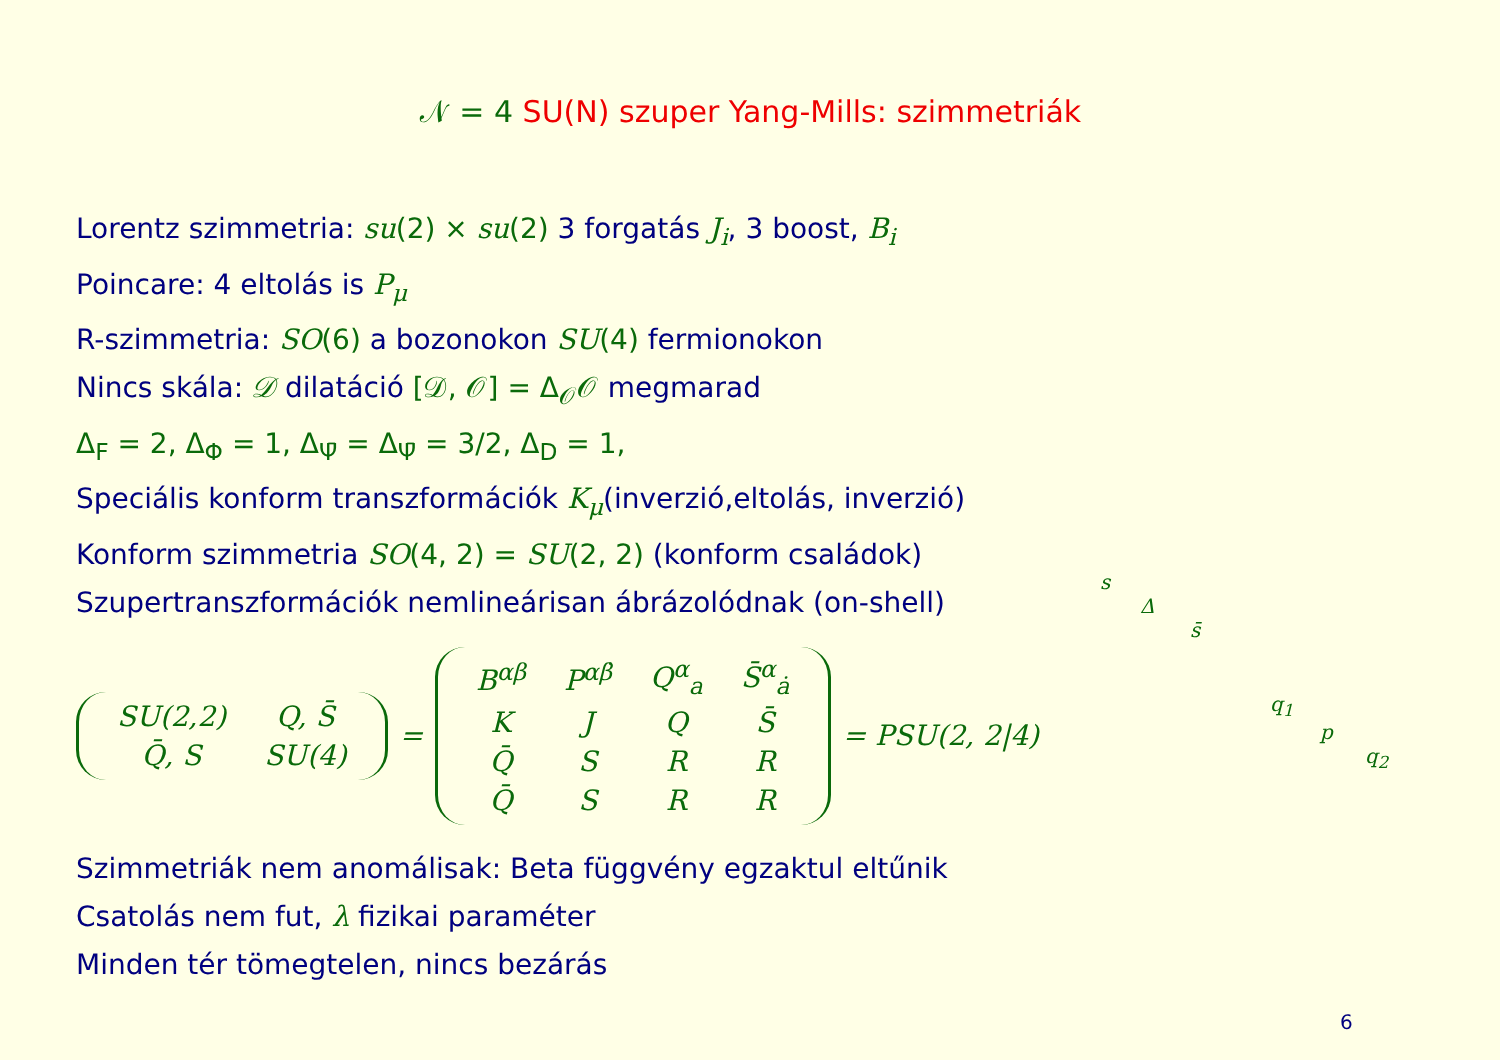𝒩 = 4 SU(N) szuper Yang-Mills: szimmetriák
Lorentz szimmetria: su(2) × su(2) 3 forgatás J<sub>i</sub>, 3 boost, B<sub>i</sub>
Poincare: 4 eltolás is P<sub>μ</sub>
R-szimmetria: SO(6) a bozonokon SU(4) fermionokon
Nincs skála: 𝒟 dilatáció [𝒟, 𝒪] = Δ<sub>𝒪</sub>𝒪 megmarad
Δ<sub>F</sub> = 2, Δ<sub>Φ</sub> = 1, Δ<sub>Ψ̄</sub> = Δ<sub>Ψ̄</sub> = 3/2, Δ<sub>D</sub> = 1,
Speciális konform transzformációk K<sub>μ</sub>(inverzió,eltolás, inverzió)
Konform szimmetria SO(4, 2) = SU(2, 2) (konform családok)
Szupertranszformációk nemlineárisan ábrázolódnak (on-shell)
| SU(2,2) | Q, S̄ |
| Q̄, S | SU(4) |
=
| B<sup>αβ</sup> | P<sup>αβ̇</sup> | Q<sup>α</sup><sub>a</sub> | S̄<sup>α</sup><sub>ȧ</sub> |
| K | J | Q | S̄ |
| Q̄ | S | R | R |
| Q̄ | S | R | R |
= PSU(2, 2|4)
Szimmetriák nem anomálisak: Beta függvény egzaktul eltűnik
Csatolás nem fut, λ fizikai paraméter
Minden tér tömegtelen, nincs bezárás
s
Δ
s̄
q<sub>1</sub>
p
q<sub>2</sub>
6